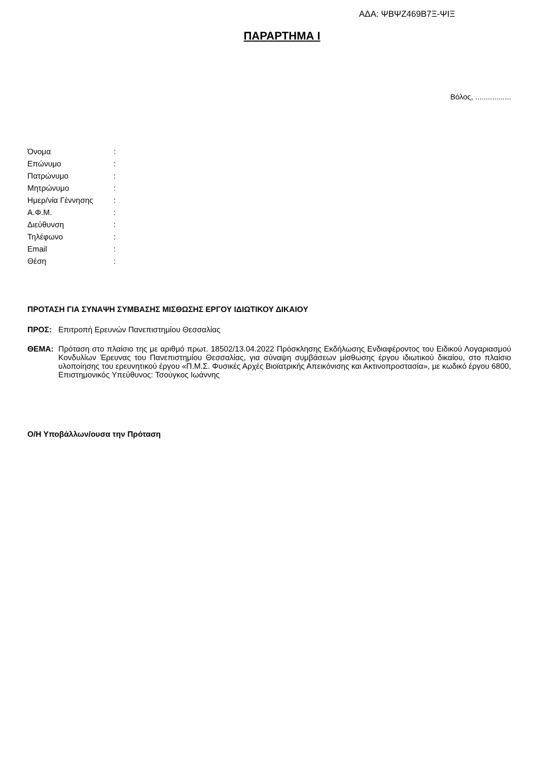ΑΔΑ: ΨΒΨΖ469Β7Ξ-ΨΙΞ
ΠΑΡΑΡΤΗΜΑ Ι
Βόλος, .................
| Όνομα | : |
| Επώνυμο | : |
| Πατρώνυμο | : |
| Μητρώνυμο | : |
| Ημερ/νία Γέννησης | : |
| Α.Φ.Μ. | : |
| Διεύθυνση | : |
| Τηλέφωνο | : |
| Email | : |
| Θέση | : |
ΠΡΟΤΑΣΗ ΓΙΑ ΣΥΝΑΨΗ ΣΥΜΒΑΣΗΣ ΜΙΣΘΩΣΗΣ ΕΡΓΟΥ ΙΔΙΩΤΙΚΟΥ ΔΙΚΑΙΟΥ
ΠΡΟΣ:
Επιτροπή Ερευνών Πανεπιστημίου Θεσσαλίας
ΘΕΜΑ:
Πρόταση στο πλαίσιο της με αριθμό πρωτ. 18502/13.04.2022 Πρόσκλησης Εκδήλωσης Ενδιαφέροντος του Ειδικού Λογαριασμού Κονδυλίων Έρευνας του Πανεπιστημίου Θεσσαλίας, για σύναψη συμβάσεων μίσθωσης έργου ιδιωτικού δικαίου, στο πλαίσιο υλοποίησης του ερευνητικού έργου «Π.Μ.Σ. Φυσικές Αρχές Βιοϊατρικής Απεικόνισης και Ακτινοπροστασία», με κωδικό έργου 6800, Επιστημονικός Υπεύθυνος: Τσούγκος Ιωάννης
Ο/Η Υποβάλλων/ουσα την Πρόταση